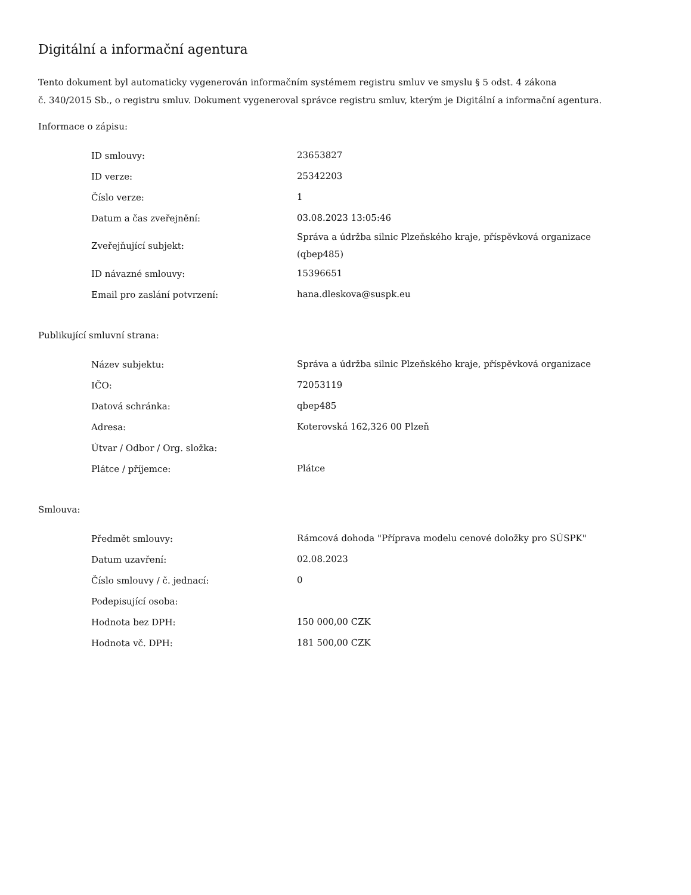Digitální a informační agentura
Tento dokument byl automaticky vygenerován informačním systémem registru smluv ve smyslu § 5 odst. 4 zákona
č. 340/2015 Sb., o registru smluv. Dokument vygeneroval správce registru smluv, kterým je Digitální a informační agentura.
Informace o zápisu:
| ID smlouvy: | 23653827 |
| ID verze: | 25342203 |
| Číslo verze: | 1 |
| Datum a čas zveřejnění: | 03.08.2023 13:05:46 |
| Zveřejňující subjekt: | Správa a údržba silnic Plzeňského kraje, příspěvková organizace (qbep485) |
| ID návazné smlouvy: | 15396651 |
| Email pro zaslání potvrzení: | hana.dleskova@suspk.eu |
Publikující smluvní strana:
| Název subjektu: | Správa a údržba silnic Plzeňského kraje, příspěvková organizace |
| IČO: | 72053119 |
| Datová schránka: | qbep485 |
| Adresa: | Koterovská 162,326 00 Plzeň |
| Útvar / Odbor / Org. složka: | |
| Plátce / příjemce: | Plátce |
Smlouva:
| Předmět smlouvy: | Rámcová dohoda "Příprava modelu cenové doložky pro SÚSPK" |
| Datum uzavření: | 02.08.2023 |
| Číslo smlouvy / č. jednací: | 0 |
| Podepisující osoba: | |
| Hodnota bez DPH: | 150 000,00 CZK |
| Hodnota vč. DPH: | 181 500,00 CZK |